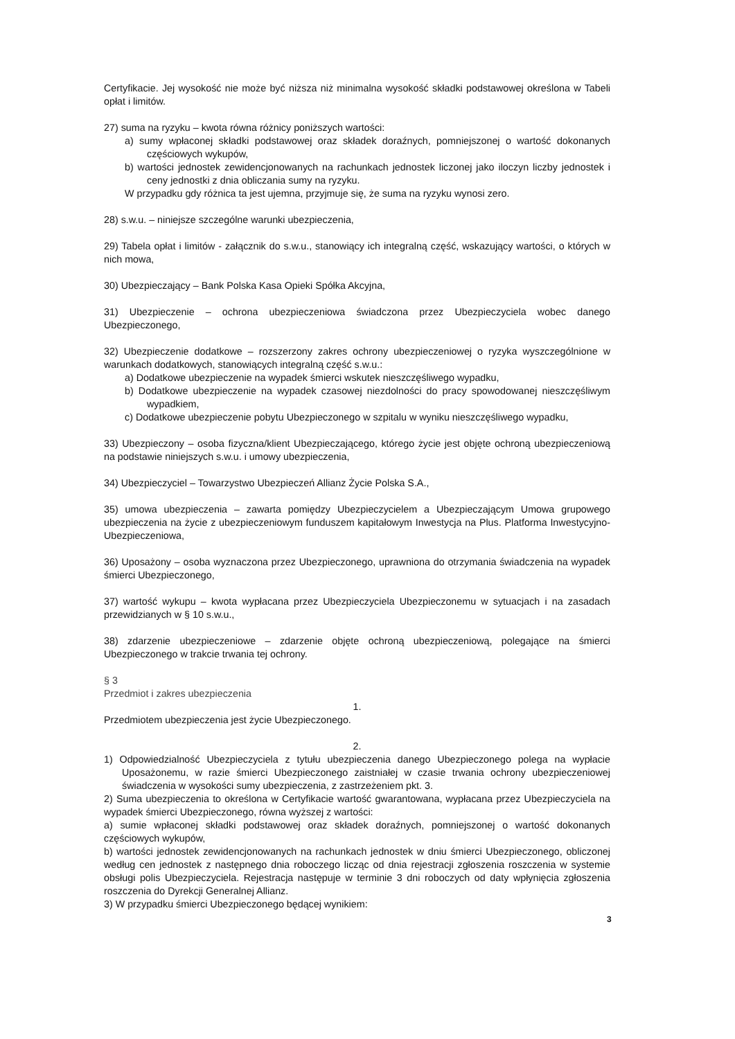Certyfikacie. Jej wysokość nie może być niższa niż minimalna wysokość składki podstawowej określona w Tabeli opłat i limitów.
27) suma na ryzyku – kwota równa różnicy poniższych wartości:
a) sumy wpłaconej składki podstawowej oraz składek doraźnych, pomniejszonej o wartość dokonanych częściowych wykupów,
b) wartości jednostek zewidencjonowanych na rachunkach jednostek liczonej jako iloczyn liczby jednostek i ceny jednostki z dnia obliczania sumy na ryzyku.
W przypadku gdy różnica ta jest ujemna, przyjmuje się, że suma na ryzyku wynosi zero.
28) s.w.u. – niniejsze szczególne warunki ubezpieczenia,
29) Tabela opłat i limitów - załącznik do s.w.u., stanowiący ich integralną część, wskazujący wartości, o których w nich mowa,
30) Ubezpieczający – Bank Polska Kasa Opieki Spółka Akcyjna,
31) Ubezpieczenie – ochrona ubezpieczeniowa świadczona przez Ubezpieczyciela wobec danego Ubezpieczonego,
32) Ubezpieczenie dodatkowe – rozszerzony zakres ochrony ubezpieczeniowej o ryzyka wyszczególnione w warunkach dodatkowych, stanowiących integralną część s.w.u.:
a) Dodatkowe ubezpieczenie na wypadek śmierci wskutek nieszczęśliwego wypadku,
b) Dodatkowe ubezpieczenie na wypadek czasowej niezdolności do pracy spowodowanej nieszczęśliwym wypadkiem,
c) Dodatkowe ubezpieczenie pobytu Ubezpieczonego w szpitalu w wyniku nieszczęśliwego wypadku,
33) Ubezpieczony – osoba fizyczna/klient Ubezpieczającego, którego życie jest objęte ochroną ubezpieczeniową na podstawie niniejszych s.w.u. i umowy ubezpieczenia,
34) Ubezpieczyciel – Towarzystwo Ubezpieczeń Allianz Życie Polska S.A.,
35) umowa ubezpieczenia – zawarta pomiędzy Ubezpieczycielem a Ubezpieczającym Umowa grupowego ubezpieczenia na życie z ubezpieczeniowym funduszem kapitałowym Inwestycja na Plus. Platforma Inwestycyjno-Ubezpieczeniowa,
36) Uposażony – osoba wyznaczona przez Ubezpieczonego, uprawniona do otrzymania świadczenia na wypadek śmierci Ubezpieczonego,
37) wartość wykupu – kwota wypłacana przez Ubezpieczyciela Ubezpieczonemu w sytuacjach i na zasadach przewidzianych w § 10 s.w.u.,
38) zdarzenie ubezpieczeniowe – zdarzenie objęte ochroną ubezpieczeniową, polegające na śmierci Ubezpieczonego w trakcie trwania tej ochrony.
§ 3
Przedmiot i zakres ubezpieczenia
1.
Przedmiotem ubezpieczenia jest życie Ubezpieczonego.
2.
1) Odpowiedzialność Ubezpieczyciela z tytułu ubezpieczenia danego Ubezpieczonego polega na wypłacie Uposażonemu, w razie śmierci Ubezpieczonego zaistniałej w czasie trwania ochrony ubezpieczeniowej świadczenia w wysokości sumy ubezpieczenia, z zastrzeżeniem pkt. 3.
2) Suma ubezpieczenia to określona w Certyfikacie wartość gwarantowana, wypłacana przez Ubezpieczyciela na wypadek śmierci Ubezpieczonego, równa wyższej z wartości:
a) sumie wpłaconej składki podstawowej oraz składek doraźnych, pomniejszonej o wartość dokonanych częściowych wykupów,
b) wartości jednostek zewidencjonowanych na rachunkach jednostek w dniu śmierci Ubezpieczonego, obliczonej według cen jednostek z następnego dnia roboczego licząc od dnia rejestracji zgłoszenia roszczenia w systemie obsługi polis Ubezpieczyciela. Rejestracja następuje w terminie 3 dni roboczych od daty wpłynięcia zgłoszenia roszczenia do Dyrekcji Generalnej Allianz.
3) W przypadku śmierci Ubezpieczonego będącej wynikiem:
3